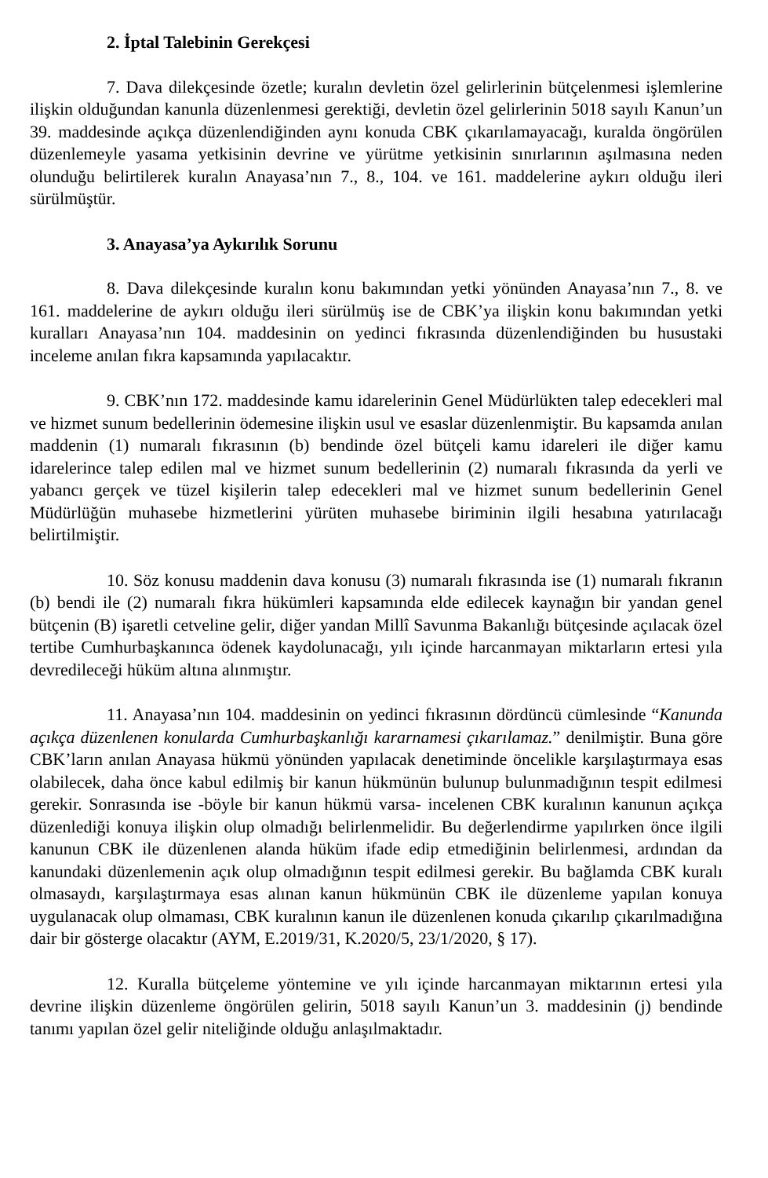2. İptal Talebinin Gerekçesi
7. Dava dilekçesinde özetle; kuralın devletin özel gelirlerinin bütçelenmesi işlemlerine ilişkin olduğundan kanunla düzenlenmesi gerektiği, devletin özel gelirlerinin 5018 sayılı Kanun’un 39. maddesinde açıkça düzenlendiğinden aynı konuda CBK çıkarılamayacağı, kuralda öngörülen düzenlemeyle yasama yetkisinin devrine ve yürütme yetkisinin sınırlarının aşılmasına neden olunduğu belirtilerek kuralın Anayasa’nın 7., 8., 104. ve 161. maddelerine aykırı olduğu ileri sürülmüştür.
3. Anayasa’ya Aykırılık Sorunu
8. Dava dilekçesinde kuralın konu bakımından yetki yönünden Anayasa’nın 7., 8. ve 161. maddelerine de aykırı olduğu ileri sürülmüş ise de CBK’ya ilişkin konu bakımından yetki kuralları Anayasa’nın 104. maddesinin on yedinci fıkrasında düzenlendiğinden bu husustaki inceleme anılan fıkra kapsamında yapılacaktır.
9. CBK’nın 172. maddesinde kamu idarelerinin Genel Müdürlükten talep edecekleri mal ve hizmet sunum bedellerinin ödemesine ilişkin usul ve esaslar düzenlenmiştir. Bu kapsamda anılan maddenin (1) numaralı fıkrasının (b) bendinde özel bütçeli kamu idareleri ile diğer kamu idarelerince talep edilen mal ve hizmet sunum bedellerinin (2) numaralı fıkrasında da yerli ve yabancı gerçek ve tüzel kişilerin talep edecekleri mal ve hizmet sunum bedellerinin Genel Müdürlüğün muhasebe hizmetlerini yürüten muhasebe biriminin ilgili hesabına yatırılacağı belirtilmiştir.
10. Söz konusu maddenin dava konusu (3) numaralı fıkrasında ise (1) numaralı fıkranın (b) bendi ile (2) numaralı fıkra hükümleri kapsamında elde edilecek kaynağın bir yandan genel bütçenin (B) işaretli cetveline gelir, diğer yandan Millî Savunma Bakanlığı bütçesinde açılacak özel tertibe Cumhurbaşkanınca ödenek kaydolunacağı, yılı içinde harcanmayan miktarların ertesi yıla devredileceği hüküm altına alınmıştır.
11. Anayasa’nın 104. maddesinin on yedinci fıkrasının dördüncü cümlesinde “Kanunda açıkça düzenlenen konularda Cumhurbaşkanlığı kararnamesi çıkarılamaz.” denilmiştir. Buna göre CBK’ların anılan Anayasa hükmü yönünden yapılacak denetiminde öncelikle karşılaştırmaya esas olabilecek, daha önce kabul edilmiş bir kanun hükmünün bulunup bulunmadığının tespit edilmesi gerekir. Sonrasında ise -böyle bir kanun hükmü varsa- incelenen CBK kuralının kanunun açıkça düzenlediği konuya ilişkin olup olmadığı belirlenmelidir. Bu değerlendirme yapılırken önce ilgili kanunun CBK ile düzenlenen alanda hüküm ifade edip etmediğinin belirlenmesi, ardından da kanundaki düzenlemenin açık olup olmadığının tespit edilmesi gerekir. Bu bağlamda CBK kuralı olmasaydı, karşılaştırmaya esas alınan kanun hükmünün CBK ile düzenleme yapılan konuya uygulanacak olup olmaması, CBK kuralının kanun ile düzenlenen konuda çıkarılıp çıkarılmadığına dair bir gösterge olacaktır (AYM, E.2019/31, K.2020/5, 23/1/2020, § 17).
12. Kuralla bütçeleme yöntemine ve yılı içinde harcanmayan miktarının ertesi yıla devrine ilişkin düzenleme öngörülen gelirin, 5018 sayılı Kanun’un 3. maddesinin (j) bendinde tanımı yapılan özel gelir niteliğinde olduğu anlaşılmaktadır.